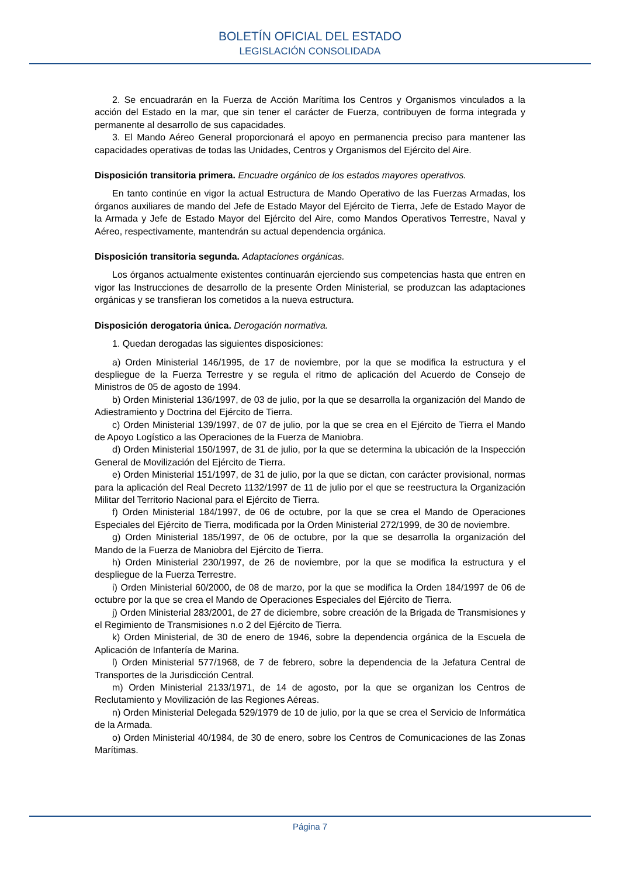BOLETÍN OFICIAL DEL ESTADO
LEGISLACIÓN CONSOLIDADA
2. Se encuadrarán en la Fuerza de Acción Marítima los Centros y Organismos vinculados a la acción del Estado en la mar, que sin tener el carácter de Fuerza, contribuyen de forma integrada y permanente al desarrollo de sus capacidades.
3. El Mando Aéreo General proporcionará el apoyo en permanencia preciso para mantener las capacidades operativas de todas las Unidades, Centros y Organismos del Ejército del Aire.
Disposición transitoria primera. Encuadre orgánico de los estados mayores operativos.
En tanto continúe en vigor la actual Estructura de Mando Operativo de las Fuerzas Armadas, los órganos auxiliares de mando del Jefe de Estado Mayor del Ejército de Tierra, Jefe de Estado Mayor de la Armada y Jefe de Estado Mayor del Ejército del Aire, como Mandos Operativos Terrestre, Naval y Aéreo, respectivamente, mantendrán su actual dependencia orgánica.
Disposición transitoria segunda. Adaptaciones orgánicas.
Los órganos actualmente existentes continuarán ejerciendo sus competencias hasta que entren en vigor las Instrucciones de desarrollo de la presente Orden Ministerial, se produzcan las adaptaciones orgánicas y se transfieran los cometidos a la nueva estructura.
Disposición derogatoria única. Derogación normativa.
1. Quedan derogadas las siguientes disposiciones:
a) Orden Ministerial 146/1995, de 17 de noviembre, por la que se modifica la estructura y el despliegue de la Fuerza Terrestre y se regula el ritmo de aplicación del Acuerdo de Consejo de Ministros de 05 de agosto de 1994.
b) Orden Ministerial 136/1997, de 03 de julio, por la que se desarrolla la organización del Mando de Adiestramiento y Doctrina del Ejército de Tierra.
c) Orden Ministerial 139/1997, de 07 de julio, por la que se crea en el Ejército de Tierra el Mando de Apoyo Logístico a las Operaciones de la Fuerza de Maniobra.
d) Orden Ministerial 150/1997, de 31 de julio, por la que se determina la ubicación de la Inspección General de Movilización del Ejército de Tierra.
e) Orden Ministerial 151/1997, de 31 de julio, por la que se dictan, con carácter provisional, normas para la aplicación del Real Decreto 1132/1997 de 11 de julio por el que se reestructura la Organización Militar del Territorio Nacional para el Ejército de Tierra.
f) Orden Ministerial 184/1997, de 06 de octubre, por la que se crea el Mando de Operaciones Especiales del Ejército de Tierra, modificada por la Orden Ministerial 272/1999, de 30 de noviembre.
g) Orden Ministerial 185/1997, de 06 de octubre, por la que se desarrolla la organización del Mando de la Fuerza de Maniobra del Ejército de Tierra.
h) Orden Ministerial 230/1997, de 26 de noviembre, por la que se modifica la estructura y el despliegue de la Fuerza Terrestre.
i) Orden Ministerial 60/2000, de 08 de marzo, por la que se modifica la Orden 184/1997 de 06 de octubre por la que se crea el Mando de Operaciones Especiales del Ejército de Tierra.
j) Orden Ministerial 283/2001, de 27 de diciembre, sobre creación de la Brigada de Transmisiones y el Regimiento de Transmisiones n.o 2 del Ejército de Tierra.
k) Orden Ministerial, de 30 de enero de 1946, sobre la dependencia orgánica de la Escuela de Aplicación de Infantería de Marina.
l) Orden Ministerial 577/1968, de 7 de febrero, sobre la dependencia de la Jefatura Central de Transportes de la Jurisdicción Central.
m) Orden Ministerial 2133/1971, de 14 de agosto, por la que se organizan los Centros de Reclutamiento y Movilización de las Regiones Aéreas.
n) Orden Ministerial Delegada 529/1979 de 10 de julio, por la que se crea el Servicio de Informática de la Armada.
o) Orden Ministerial 40/1984, de 30 de enero, sobre los Centros de Comunicaciones de las Zonas Marítimas.
Página 7